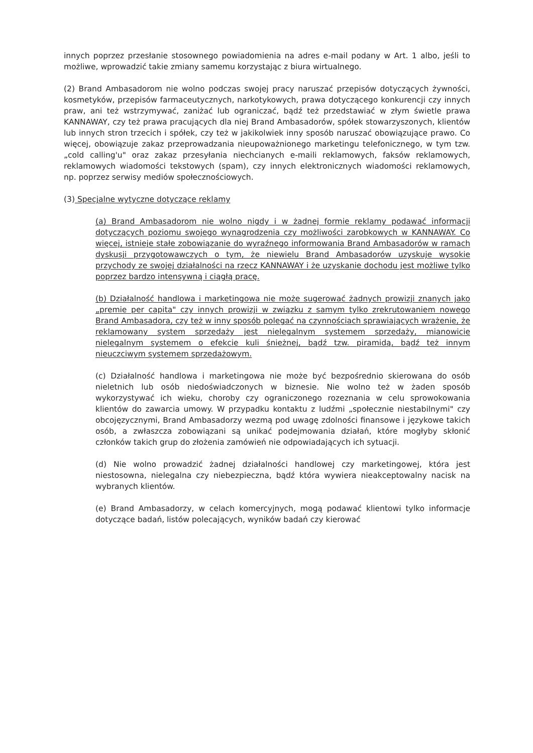innych poprzez przesłanie stosownego powiadomienia na adres e-mail podany w Art. 1 albo, jeśli to możliwe, wprowadzić takie zmiany samemu korzystając z biura wirtualnego.
(2) Brand Ambasadorom nie wolno podczas swojej pracy naruszać przepisów dotyczących żywności, kosmetyków, przepisów farmaceutycznych, narkotykowych, prawa dotyczącego konkurencji czy innych praw, ani też wstrzymywać, zaniżać lub ograniczać, bądź też przedstawiać w złym świetle prawa KANNAWAY, czy też prawa pracujących dla niej Brand Ambasadorów, spółek stowarzyszonych, klientów lub innych stron trzecich i spółek, czy też w jakikolwiek inny sposób naruszać obowiązujące prawo. Co więcej, obowiązuje zakaz przeprowadzania nieupoważnionego marketingu telefonicznego, w tym tzw. „cold calling'u" oraz zakaz przesyłania niechcianych e-maili reklamowych, faksów reklamowych, reklamowych wiadomości tekstowych (spam), czy innych elektronicznych wiadomości reklamowych, np. poprzez serwisy mediów społecznościowych.
(3) Specjalne wytyczne dotyczące reklamy
(a) Brand Ambasadorom nie wolno nigdy i w żadnej formie reklamy podawać informacji dotyczących poziomu swojego wynagrodzenia czy możliwości zarobkowych w KANNAWAY. Co więcej, istnieje stałe zobowiązanie do wyraźnego informowania Brand Ambasadorów w ramach dyskusji przygotowawczych o tym, że niewielu Brand Ambasadorów uzyskuje wysokie przychody ze swojej działalności na rzecz KANNAWAY i że uzyskanie dochodu jest możliwe tylko poprzez bardzo intensywną i ciągłą pracę.
(b) Działalność handlowa i marketingowa nie może sugerować żadnych prowizji znanych jako „premie per capita" czy innych prowizji w związku z samym tylko zrekrutowaniem nowego Brand Ambasadora, czy też w inny sposób polegać na czynnościach sprawiających wrażenie, że reklamowany system sprzedaży jest nielegalnym systemem sprzedaży, mianowicie nielegalnym systemem o efekcie kuli śnieżnej, bądź tzw. piramidą, bądź też innym nieuczciwym systemem sprzedażowym.
(c) Działalność handlowa i marketingowa nie może być bezpośrednio skierowana do osób nieletnich lub osób niedoświadczonych w biznesie. Nie wolno też w żaden sposób wykorzystywać ich wieku, choroby czy ograniczonego rozeznania w celu sprowokowania klientów do zawarcia umowy. W przypadku kontaktu z ludźmi „społecznie niestabilnymi" czy obcojęzycznymi, Brand Ambasadorzy wezmą pod uwagę zdolności finansowe i językowe takich osób, a zwłaszcza zobowiązani są unikać podejmowania działań, które mogłyby skłonić członków takich grup do złożenia zamówień nie odpowiadających ich sytuacji.
(d) Nie wolno prowadzić żadnej działalności handlowej czy marketingowej, która jest niestosowna, nielegalna czy niebezpieczna, bądź która wywiera nieakceptowalny nacisk na wybranych klientów.
(e) Brand Ambasadorzy, w celach komercyjnych, mogą podawać klientowi tylko informacje dotyczące badań, listów polecających, wyników badań czy kierować